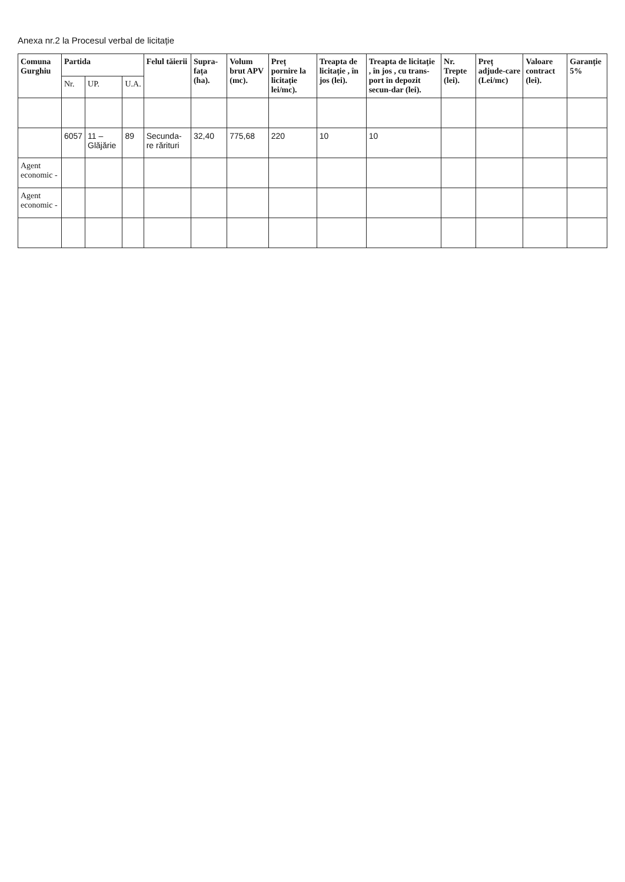Anexa nr.2 la Procesul verbal de licitație
| Comuna Gurghiu | Partida | | | Felul tăierii | Supra-fața (ha). | Volum brut APV (mc). | Preț pornire la licitație lei/mc). | Treapta de licitație , în jos (lei). | Treapta de licitație , în jos , cu trans-port în depozit secun-dar (lei). | Nr. Trepte (lei). | Preț adjude-care (Lei/mc) | Valoare contract (lei). | Garanție 5% |
| --- | --- | --- | --- | --- | --- | --- | --- | --- | --- | --- | --- | --- | --- |
| | Nr. | UP. | U.A. | | | | | | | | | | |
| | 6057 | 11 – Glăjărie | 89 | Secunda-re rărituri | 32,40 | 775,68 | 220 | 10 | 10 | | | | |
| Agent economic - | | | | | | | | | | | | | |
| Agent economic - | | | | | | | | | | | | | |